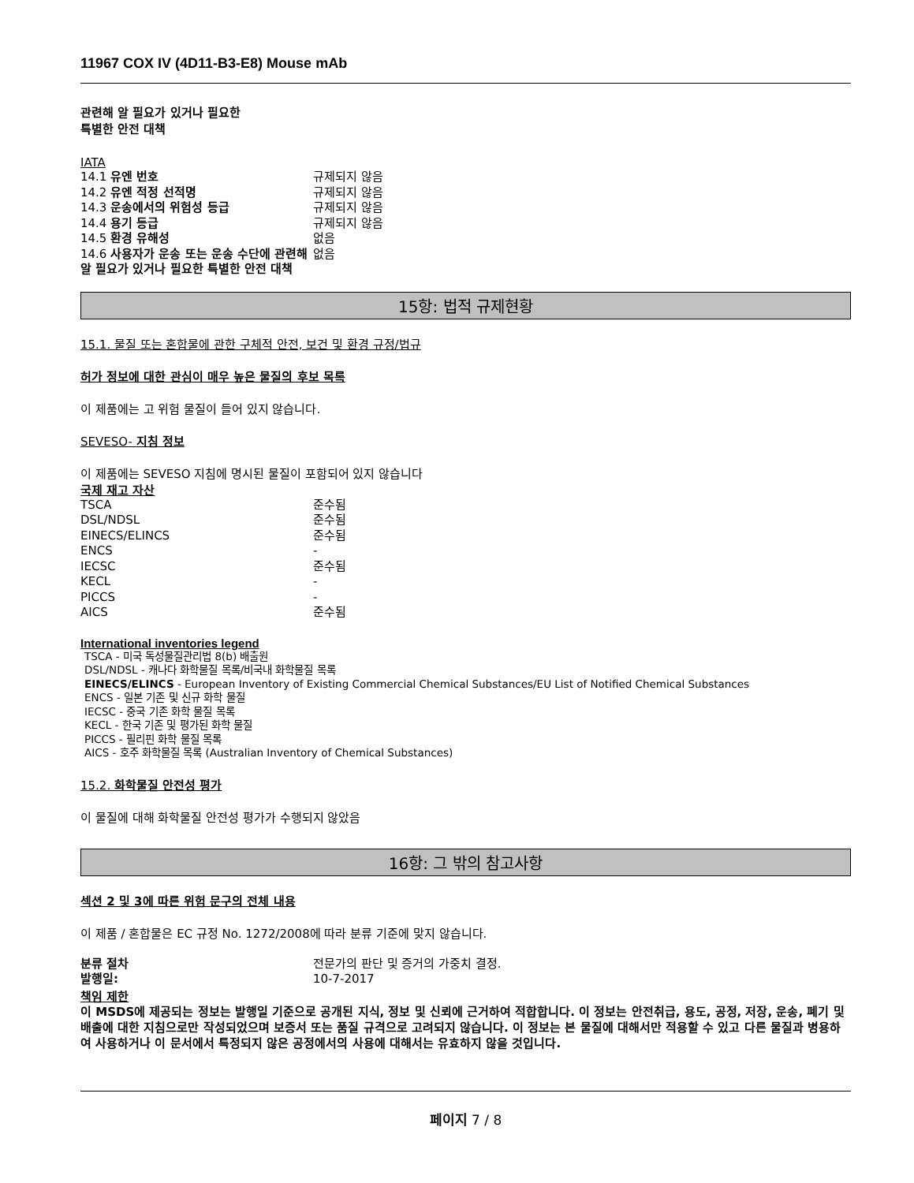11967 COX IV (4D11-B3-E8) Mouse mAb
관련해 알 필요가 있거나 필요한
특별한 안전 대책
IATA
| 14.1 유엔 번호 | 규제되지 않음 |
| 14.2 유엔 적정 선적명 | 규제되지 않음 |
| 14.3 운송에서의 위험성 등급 | 규제되지 않음 |
| 14.4 용기 등급 | 규제되지 않음 |
| 14.5 환경 유해성 | 없음 |
| 14.6 사용자가 운송 또는 운송 수단에 관련해 알 필요가 있거나 필요한 특별한 안전 대책 | 없음 |
15항: 법적 규제현황
15.1. 물질 또는 혼합물에 관한 구체적 안전, 보건 및 환경 규정/법규
허가 정보에 대한 관심이 매우 높은 물질의 후보 목록
이 제품에는 고 위험 물질이 들어 있지 않습니다.
SEVESO- 지침 정보
이 제품에는 SEVESO 지침에 명시된 물질이 포함되어 있지 않습니다
국제 재고 자산
| TSCA | 준수됨 |
| DSL/NDSL | 준수됨 |
| EINECS/ELINCS | 준수됨 |
| ENCS | - |
| IECSC | 준수됨 |
| KECL | - |
| PICCS | - |
| AICS | 준수됨 |
International inventories legend
TSCA - 미국 독성물질관리법 8(b) 배출원
DSL/NDSL - 캐나다 화학물질 목록/비국내 화학물질 목록
EINECS/ELINCS - European Inventory of Existing Commercial Chemical Substances/EU List of Notified Chemical Substances
ENCS - 일본 기존 및 신규 화학 물질
IECSC - 중국 기존 화학 물질 목록
KECL - 한국 기존 및 평가된 화학 물질
PICCS - 필리핀 화학 물질 목록
AICS - 호주 화학물질 목록 (Australian Inventory of Chemical Substances)
15.2. 화학물질 안전성 평가
이 물질에 대해 화학물질 안전성 평가가 수행되지 않았음
16항: 그 밖의 참고사항
섹션 2 및 3에 따른 위험 문구의 전체 내용
이 제품 / 혼합물은 EC 규정 No. 1272/2008에 따라 분류 기준에 맞지 않습니다.
| 분류 절차 | 전문가의 판단 및 증거의 가중치 결정. |
| 발행일: | 10-7-2017 |
책임 제한
이 MSDS에 제공되는 정보는 발행일 기준으로 공개된 지식, 정보 및 신뢰에 근거하여 적합합니다. 이 정보는 안전취급, 용도, 공정, 저장, 운송, 폐기 및 배출에 대한 지침으로만 작성되었으며 보증서 또는 품질 규격으로 고려되지 않습니다. 이 정보는 본 물질에 대해서만 적용할 수 있고 다른 물질과 병용하여 사용하거나 이 문서에서 특정되지 않은 공정에서의 사용에 대해서는 유효하지 않을 것입니다.
페이지 7 / 8